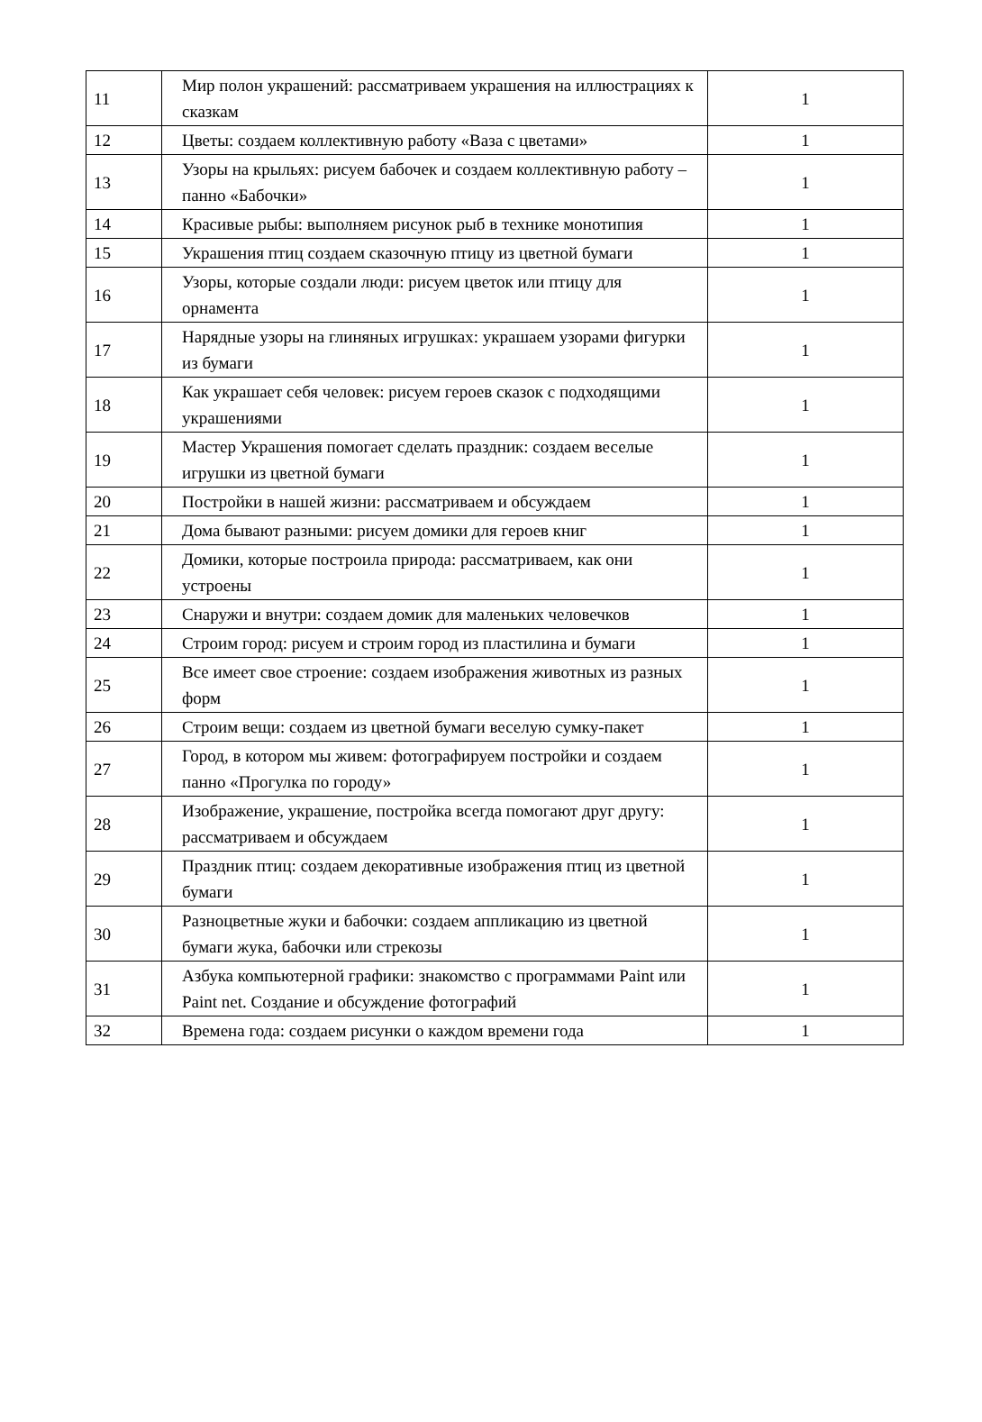| 11 | Мир полон украшений: рассматриваем украшения на иллюстрациях к сказкам | 1 |
| 12 | Цветы: создаем коллективную работу «Ваза с цветами» | 1 |
| 13 | Узоры на крыльях: рисуем бабочек и создаем коллективную работу – панно «Бабочки» | 1 |
| 14 | Красивые рыбы: выполняем рисунок рыб в технике монотипия | 1 |
| 15 | Украшения птиц создаем сказочную птицу из цветной бумаги | 1 |
| 16 | Узоры, которые создали люди: рисуем цветок или птицу для орнамента | 1 |
| 17 | Нарядные узоры на глиняных игрушках: украшаем узорами фигурки из бумаги | 1 |
| 18 | Как украшает себя человек: рисуем героев сказок с подходящими украшениями | 1 |
| 19 | Мастер Украшения помогает сделать праздник: создаем веселые игрушки из цветной бумаги | 1 |
| 20 | Постройки в нашей жизни: рассматриваем и обсуждаем | 1 |
| 21 | Дома бывают разными: рисуем домики для героев книг | 1 |
| 22 | Домики, которые построила природа: рассматриваем, как они устроены | 1 |
| 23 | Снаружи и внутри: создаем домик для маленьких человечков | 1 |
| 24 | Строим город: рисуем и строим город из пластилина и бумаги | 1 |
| 25 | Все имеет свое строение: создаем изображения животных из разных форм | 1 |
| 26 | Строим вещи: создаем из цветной бумаги веселую сумку-пакет | 1 |
| 27 | Город, в котором мы живем: фотографируем постройки и создаем панно «Прогулка по городу» | 1 |
| 28 | Изображение, украшение, постройка всегда помогают друг другу: рассматриваем и обсуждаем | 1 |
| 29 | Праздник птиц: создаем декоративные изображения птиц из цветной бумаги | 1 |
| 30 | Разноцветные жуки и бабочки: создаем аппликацию из цветной бумаги жука, бабочки или стрекозы | 1 |
| 31 | Азбука компьютерной графики: знакомство с программами Paint или Paint net. Создание и обсуждение фотографий | 1 |
| 32 | Времена года: создаем рисунки о каждом времени года | 1 |